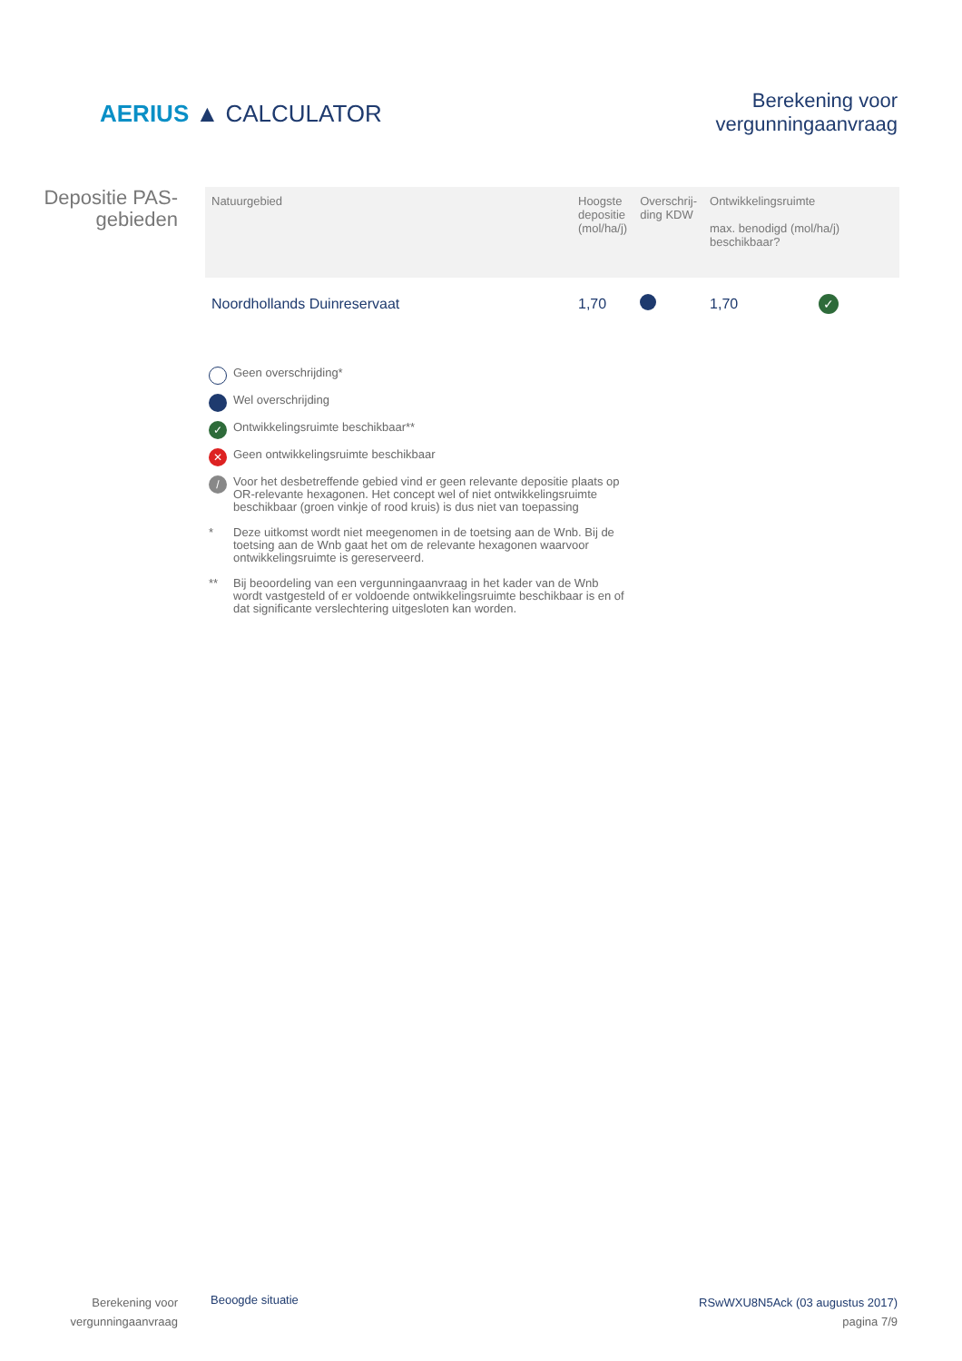AERIUS ▲ CALCULATOR
Berekening voor
vergunningaanvraag
Depositie PAS-
gebieden
| Natuurgebied | Hoogste depositie (mol/ha/j) | Overschrij- ding KDW | Ontwikkelingsruimte max. benodigd (mol/ha/j) beschikbaar? | |
| --- | --- | --- | --- | --- |
| Noordhollands Duinreservaat | 1,70 | | 1,70 | ✓ |
Geen overschrijding*
Wel overschrijding
✓ Ontwikkelingsruimte beschikbaar**
✕ Geen ontwikkelingsruimte beschikbaar
/ Voor het desbetreffende gebied vind er geen relevante depositie plaats op OR-relevante hexagonen. Het concept wel of niet ontwikkelingsruimte beschikbaar (groen vinkje of rood kruis) is dus niet van toepassing
* Deze uitkomst wordt niet meegenomen in de toetsing aan de Wnb. Bij de toetsing aan de Wnb gaat het om de relevante hexagonen waarvoor ontwikkelingsruimte is gereserveerd.
** Bij beoordeling van een vergunningaanvraag in het kader van de Wnb wordt vastgesteld of er voldoende ontwikkelingsruimte beschikbaar is en of dat significante verslechtering uitgesloten kan worden.
Berekening voor
vergunningaanvraag
Beoogde situatie
RSwWXU8N5Ack (03 augustus 2017)
pagina 7/9